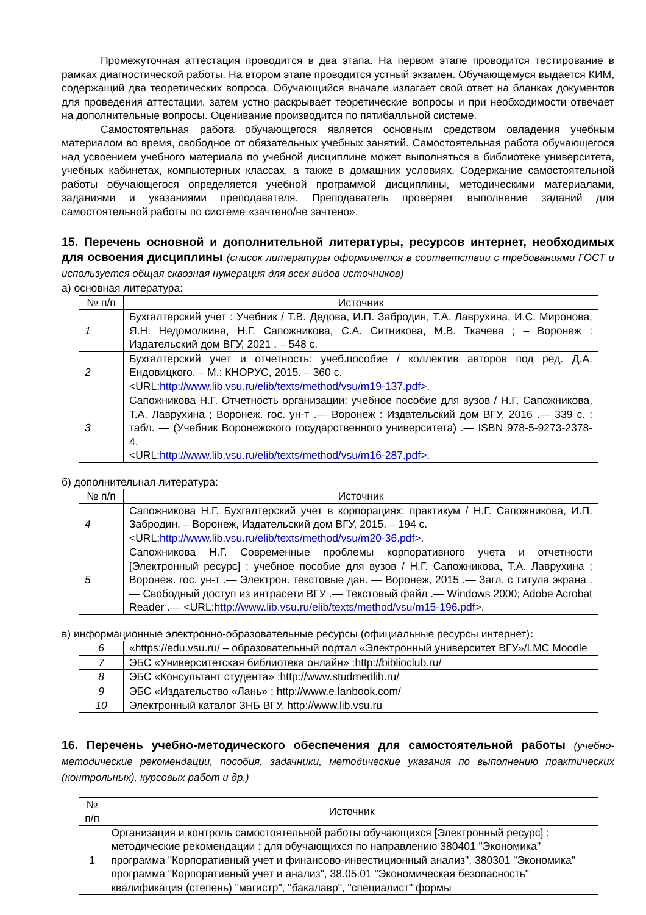Промежуточная аттестация проводится в два этапа. На первом этапе проводится тестирование в рамках диагностической работы. На втором этапе проводится устный экзамен. Обучающемуся выдается КИМ, содержащий два теоретических вопроса. Обучающийся вначале излагает свой ответ на бланках документов для проведения аттестации, затем устно раскрывает теоретические вопросы и при необходимости отвечает на дополнительные вопросы. Оценивание производится по пятибалльной системе.
Самостоятельная работа обучающегося является основным средством овладения учебным материалом во время, свободное от обязательных учебных занятий. Самостоятельная работа обучающегося над усвоением учебного материала по учебной дисциплине может выполняться в библиотеке университета, учебных кабинетах, компьютерных классах, а также в домашних условиях. Содержание самостоятельной работы обучающегося определяется учебной программой дисциплины, методическими материалами, заданиями и указаниями преподавателя. Преподаватель проверяет выполнение заданий для самостоятельной работы по системе «зачтено/не зачтено».
15. Перечень основной и дополнительной литературы, ресурсов интернет, необходимых для освоения дисциплины (список литературы оформляется в соответствии с требованиями ГОСТ и используется общая сквозная нумерация для всех видов источников)
а) основная литература:
| № п/п | Источник |
| --- | --- |
| 1 | Бухгалтерский учет : Учебник / Т.В. Дедова, И.П. Забродин, Т.А. Лаврухина, И.С. Миронова, Я.Н. Недомолкина, Н.Г. Сапожникова, С.А. Ситникова, М.В. Ткачева ; – Воронеж : Издательский дом ВГУ, 2021 . – 548 с. |
| 2 | Бухгалтерский учет и отчетность: учеб.пособие / коллектив авторов под ред. Д.А. Ендовицкого. – М.: КНОРУС, 2015. – 360 с. <URL: http://www.lib.vsu.ru/elib/texts/method/vsu/m19-137.pdf>. |
| 3 | Сапожникова Н.Г. Отчетность организации: учебное пособие для вузов / Н.Г. Сапожникова, Т.А. Лаврухина ; Воронеж. гос. ун-т .— Воронеж : Издательский дом ВГУ, 2016 .— 339 с. : табл. — (Учебник Воронежского государственного университета) .— ISBN 978-5-9273-2378-4. <URL :http://www.lib.vsu.ru/elib/texts/method/vsu/m16-287.pdf>. |
б) дополнительная литература:
| № п/п | Источник |
| --- | --- |
| 4 | Сапожникова Н.Г. Бухгалтерский учет в корпорациях: практикум / Н.Г. Сапожникова, И.П. Забродин. – Воронеж, Издательский дом ВГУ, 2015. – 194 с. <URL: http://www.lib.vsu.ru/elib/texts/method/vsu/m20-36.pdf>. |
| 5 | Сапожникова Н.Г. Современные проблемы корпоративного учета и отчетности [Электронный ресурс] : учебное пособие для вузов / Н.Г. Сапожникова, Т.А. Лаврухина ; Воронеж. гос. ун-т .— Электрон. текстовые дан. — Воронеж, 2015 .— Загл. с титула экрана .— Свободный доступ из интрасети ВГУ .— Текстовый файл .— Windows 2000; Adobe Acrobat Reader .— <URL: http://www.lib.vsu.ru/elib/texts/method/vsu/m15-196.pdf >. |
в) информационные электронно-образовательные ресурсы (официальные ресурсы интернет):
| 6 | «https://edu.vsu.ru/ – образовательный портал «Электронный университет ВГУ»/LMC Moodle |
| 7 | ЭБС «Университетская библиотека онлайн» :http://biblioclub.ru/ |
| 8 | ЭБС «Консультант студента» :http://www.studmedlib.ru/ |
| 9 | ЭБС «Издательство «Лань» : http://www.e.lanbook.com/ |
| 10 | Электронный каталог ЗНБ ВГУ. http://www.lib.vsu.ru |
16. Перечень учебно-методического обеспечения для самостоятельной работы (учебно-методические рекомендации, пособия, задачники, методические указания по выполнению практических (контрольных), курсовых работ и др.)
| № п/п | Источник |
| --- | --- |
| 1 | Организация и контроль самостоятельной работы обучающихся [Электронный ресурс] : методические рекомендации : для обучающихся по направлению 380401 "Экономика" программа "Корпоративный учет и финансово-инвестиционный анализ", 380301 "Экономика" программа "Корпоративный учет и анализ", 38.05.01 "Экономическая безопасность" квалификация (степень) "магистр", "бакалавр", "специалист" формы |